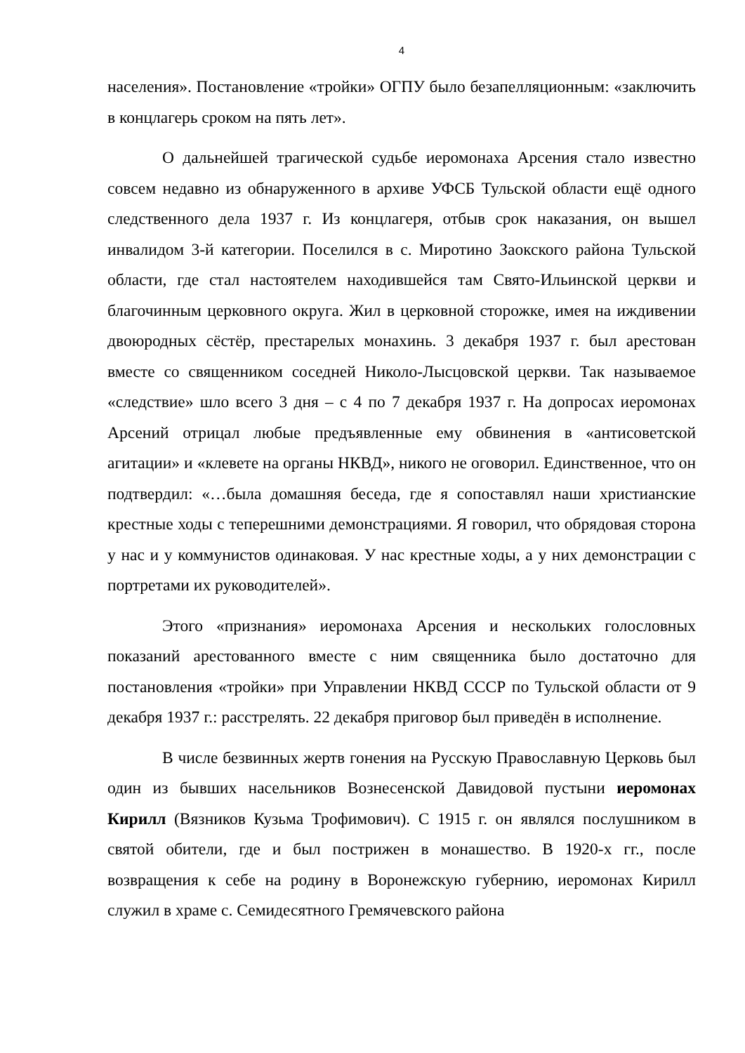4
населения». Постановление «тройки» ОГПУ было безапелляционным: «заключить в концлагерь сроком на пять лет».
О дальнейшей трагической судьбе иеромонаха Арсения стало известно совсем недавно из обнаруженного в архиве УФСБ Тульской области ещё одного следственного дела 1937 г. Из концлагеря, отбыв срок наказания, он вышел инвалидом 3-й категории. Поселился в с. Миротино Заокского района Тульской области, где стал настоятелем находившейся там Свято-Ильинской церкви и благочинным церковного округа. Жил в церковной сторожке, имея на иждивении двоюродных сёстёр, престарелых монахинь. 3 декабря 1937 г. был арестован вместе со священником соседней Николо-Лысцовской церкви. Так называемое «следствие» шло всего 3 дня – с 4 по 7 декабря 1937 г. На допросах иеромонах Арсений отрицал любые предъявленные ему обвинения в «антисоветской агитации» и «клевете на органы НКВД», никого не оговорил. Единственное, что он подтвердил: «…была домашняя беседа, где я сопоставлял наши христианские крестные ходы с теперешними демонстрациями. Я говорил, что обрядовая сторона у нас и у коммунистов одинаковая. У нас крестные ходы, а у них демонстрации с портретами их руководителей».
Этого «признания» иеромонаха Арсения и нескольких голословных показаний арестованного вместе с ним священника было достаточно для постановления «тройки» при Управлении НКВД СССР по Тульской области от 9 декабря 1937 г.: расстрелять. 22 декабря приговор был приведён в исполнение.
В числе безвинных жертв гонения на Русскую Православную Церковь был один из бывших насельников Вознесенской Давидовой пустыни иеромонах Кирилл (Вязников Кузьма Трофимович). С 1915 г. он являлся послушником в святой обители, где и был пострижен в монашество. В 1920-х гг., после возвращения к себе на родину в Воронежскую губернию, иеромонах Кирилл служил в храме с. Семидесятного Гремячевского района